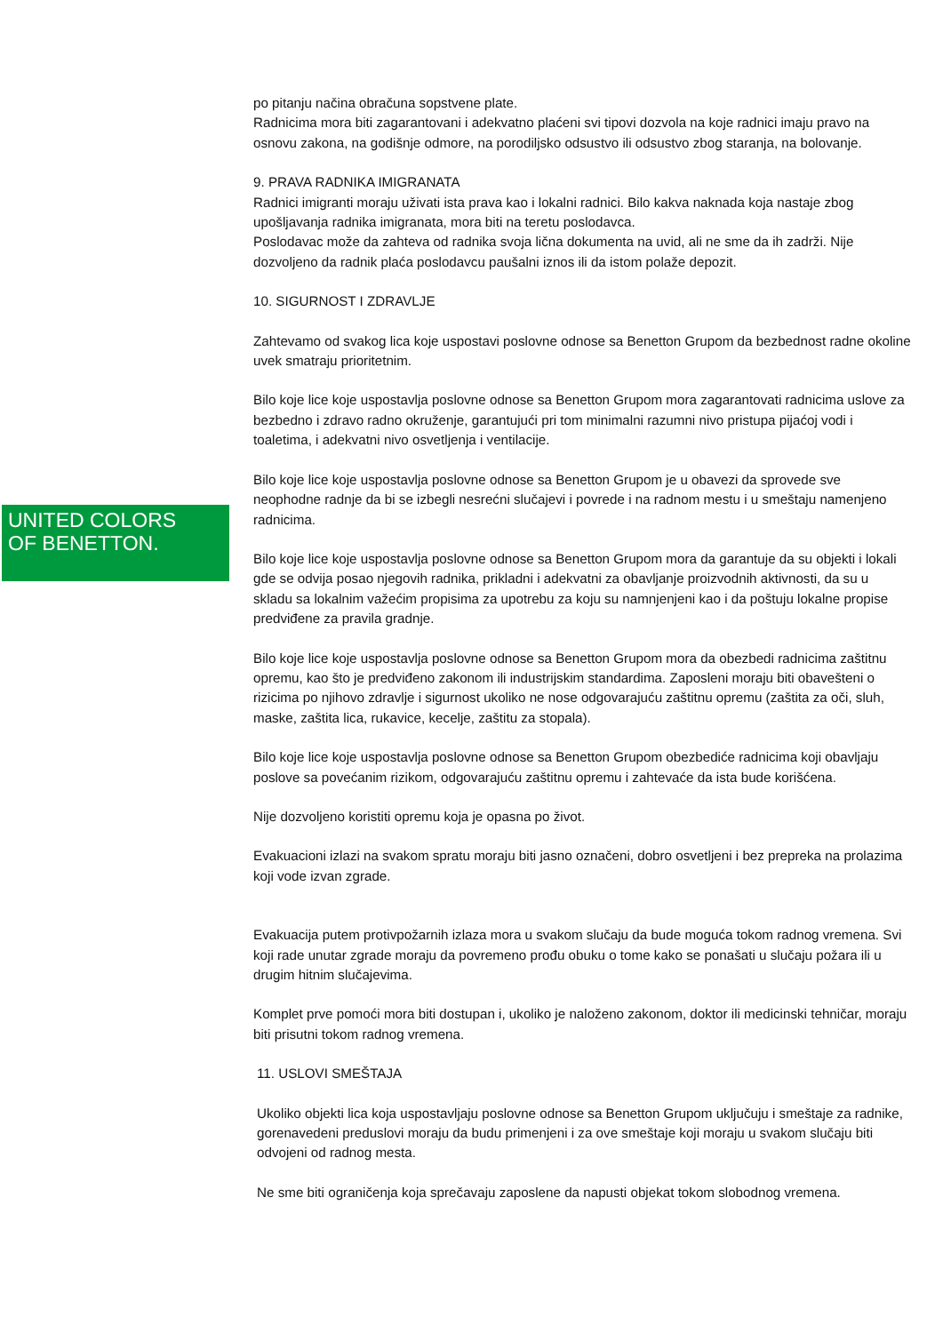UNITED COLORS
OF BENETTON.
po pitanju načina obračuna sopstvene plate.
Radnicima mora biti zagarantovani i adekvatno plaćeni svi tipovi dozvola na koje radnici imaju pravo na osnovu zakona, na godišnje odmore, na porodiljsko odsustvo ili odsustvo zbog staranja, na bolovanje.
9. PRAVA RADNIKA IMIGRANATA
Radnici imigranti moraju uživati ista prava kao i lokalni radnici. Bilo kakva naknada koja nastaje zbog upošljavanja radnika imigranata, mora biti na teretu poslodavca.
Poslodavac može da zahteva od radnika svoja lična dokumenta na uvid, ali ne sme da ih zadrži. Nije dozvoljeno da radnik plaća poslodavcu paušalni iznos ili da istom polaže depozit.
10. SIGURNOST I ZDRAVLJE
Zahtevamo od svakog lica koje uspostavi poslovne odnose sa Benetton Grupom da bezbednost radne okoline uvek smatraju prioritetnim.
Bilo koje lice koje uspostavlja poslovne odnose sa Benetton Grupom mora zagarantovati radnicima uslove za bezbedno i zdravo radno okruženje, garantujući pri tom minimalni razumni nivo pristupa pijaćoj vodi i toaletima, i adekvatni nivo osvetljenja i ventilacije.
Bilo koje lice koje uspostavlja poslovne odnose sa Benetton Grupom je u obavezi da sprovede sve neophodne radnje da bi se izbegli nesrećni slučajevi i povrede i na radnom mestu i u smeštaju namenjeno radnicima.
Bilo koje lice koje uspostavlja poslovne odnose sa Benetton Grupom mora da garantuje da su objekti i lokali gde se odvija posao njegovih radnika, prikladni i adekvatni za obavljanje proizvodnih aktivnosti, da su u skladu sa lokalnim važećim propisima za upotrebu za koju su namnjenjeni kao i da poštuju lokalne propise predviđene za pravila gradnje.
Bilo koje lice koje uspostavlja poslovne odnose sa Benetton Grupom mora da obezbedi radnicima zaštitnu opremu, kao što je predviđeno zakonom ili industrijskim standardima. Zaposleni moraju biti obavešteni o rizicima po njihovo zdravlje i sigurnost ukoliko ne nose odgovarajuću zaštitnu opremu (zaštita za oči, sluh, maske, zaštita lica, rukavice, kecelje, zaštitu za stopala).
Bilo koje lice koje uspostavlja poslovne odnose sa Benetton Grupom obezbediće radnicima koji obavljaju poslove sa povećanim rizikom, odgovarajuću zaštitnu opremu i zahtevaće da ista bude korišćena.
Nije dozvoljeno koristiti opremu koja je opasna po život.
Evakuacioni izlazi na svakom spratu moraju biti jasno označeni, dobro osvetljeni i bez prepreka na prolazima koji vode izvan zgrade.
Evakuacija putem protivpožarnih izlaza mora u svakom slučaju da bude moguća tokom radnog vremena. Svi koji rade unutar zgrade moraju da povremeno prođu obuku o tome kako se ponašati u slučaju požara ili u drugim hitnim slučajevima.
Komplet prve pomoći mora biti dostupan i, ukoliko je naloženo zakonom, doktor ili medicinski tehničar, moraju biti prisutni tokom radnog vremena.
11. USLOVI SMEŠTAJA
Ukoliko objekti lica koja uspostavljaju poslovne odnose sa Benetton Grupom uključuju i smeštaje za radnike, gorenavedeni preduslovi moraju da budu primenjeni i za ove smeštaje koji moraju u svakom slučaju biti odvojeni od radnog mesta.
Ne sme biti ograničenja koja sprečavaju zaposlene da napusti objekat tokom slobodnog vremena.